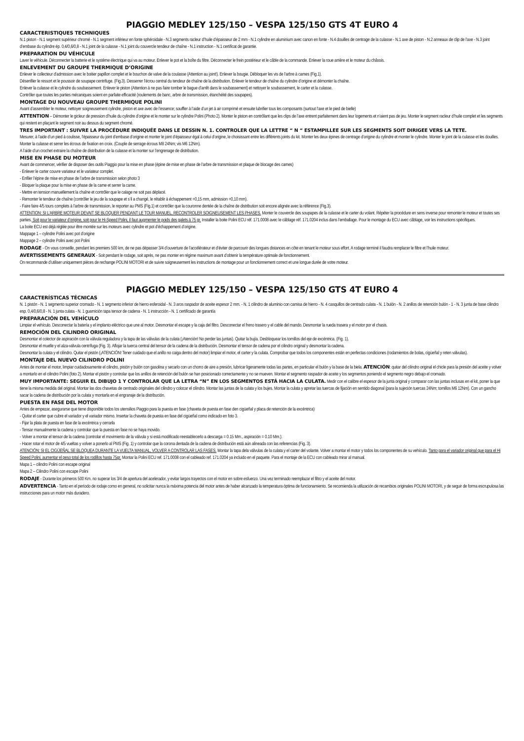PIAGGIO MEDLEY 125/150 – VESPA 125/150 GTS 4T EURO 4
CARACTERISTIQUES TECHNIQUES
N.1 piston - N.1 segment supérieur chromé - N.1 segment inférieur en fonte sphéroïdale - N.3 segments racleur d’huile d’épaisseur de 2 mm - N.1 cylindre en aluminium avec canon en fonte - N.4 douilles de centrage de la culasse - N.1 axe de piston - N.2 anneaux de clip de l’axe - N.3 joint d’embase du cylindre ép. 0,4/0,6/0,8 - N.1 joint de la culasse - N.1 joint du couvercle tendeur de chaîne - N.1 instruction - N.1 certificat de garantie.
PREPARATION DU VÉHICULE
Laver le véhicule. Déconnecter la batterie et le système électrique qui va au moteur. Enlever le pot et la boîte du filtre. Déconnecter le frein postérieur et le câble de la commande. Enlever la roue arrière et le moteur du châssis.
ENLEVEMENT DU GROUPE THERMIQUE D’ORIGINE
Enlever le collecteur d’admission avec le boitier papillon complet et le bouchon de valve de la coulasse (Attention au joint!). Enlever la bougie. Débloquer les vis de l’arbre à cames (Fig.1).
Désenfiler le ressort et le poussoir de soupape centrifuge. (Fig.3). Desserrer l’écrou central du tendeur de chaîne de la distribution. Enlever le tendeur de chaîne du cylindre d’origine et démonter la chaîne.
Enlever la culasse et le cylindre du soubassement. Enlever le piston (Attention à ne pas faire tomber le bague d’arrêt dans le soubassement) et nettoyer le soubassement, le carter et la culasse.
Contrôler que toutes les parties mécaniques soient en parfaite efficacité (roulements de banc, arbre de transmission, étanchéité des soupapes).
MONTAGE DU NOUVEAU GROUPE THERMIQUE POLINI
Avant d’assembler le moteur, nettoyer soigneusement cylindre, piston et axe avec de l’essence; souffler à l’aide d’un jet à air comprimé et ensuite lubrifier tous les composants (surtout l’axe et le pied de bielle)
ATTENTION – Démonter le gicleur de pression d’huile du cylindre d’origine et le monter sur le cylindre Polini (Photo 2). Monter le piston en contrôlant que les clips de l’axe entrent parfaitement dans leur logements et n’aient pas de jeu. Monter le segment racleur d’huile complet et les segments qui restent en plaçant le segment noir au dessus du segment chromé.
TRES IMPORTANT : SUIVRE LA PROCÉDURE INDIQUÉE DANS LE DESSIN N. 1. CONTROLER QUE LA LETTRE “ N “ ESTAMPILLEE SUR LES SEGMENTS SOIT DIRIGEE VERS LA TETE.
Mesurer, à l’aide d’un pied à coulisse, l’épaisseur du joint d’embase d’origine et monter le joint d’épaisseur égal à celui d’origine, le choisissant entre les différents joints du kit. Monter les deux épines de centrage d’origine du cylindre et monter le cylindre. Monter le joint de la culasse et les douilles. Monter la culasse et serrer les écrous de fixation en croix. (Couple de serrage écrous M8 24Nm; vis M6 12Nm).
A l’aide d’un crochet extraire la chaîne de distribution de la culasse et la monter sur l’engrenage de distribution.
MISE EN PHASE DU MOTEUR
Avant de commencer, vérifier de disposer des outils Piaggio pour la mise en phase (épine de mise en phase de l’arbre de transmission et plaque de blocage des cames)
- Enlever le carter couvre variateur et le variateur complet.
- Enfiler l’épine de mise en phase de l’arbre de transmission selon photo 3
- Bloquer la plaque pour la mise en phase de la came et serrer la came.
- Mettre en tension manuellement la chaîne et contrôler que le calage ne soit pas déplacé.
- Remonter le tendeur de chaîne (contrôler le jeu de la soupape et s’il a changé, le rétablir à échappement =0,15 mm, admission =0,10 mm).
- Faire faire 4/5 tours complets à l’arbre de transmission, le reporter au PMS (Fig.1) et contrôler que la couronne dentée de la chaîne de distribution soit encore alignée avec la référence (Fig.3).
ATTENTION: SI L’ARBRE MOTEUR DEVAIT SE BLOQUER PENDANT LE TOUR MANUEL, RECONTROLER SOIGNEUSEMENT LES PHASES. Monter le couvercle des soupapes de la culasse et le carter du volant. Répéter la procédure en sens inverse pour remonter le moteur et toutes ses parties. Soit pour le variateur d’origine, soit pour le Hi-Speed Polini, il faut augmenter le poids des galets à 75 gr. Installer la boite Polini ECU réf. 171.0008 avec le câblage réf. 171.0204 inclus dans l’emballage. Pour le montage du ECU avec câblage, voir les instructions spécifiques.
La boite ECU est déjà réglée pour être montée sur les moteurs avec cylindre et pot d’échappement d’origine.
Mappage 1 – cylindre Polini avec pot d’origine
Mappage 2 – cylindre Polini avec pot Polini
RODAGE - On vous conseille, pendant les premiers 500 km, de ne pas dépasser 3/4 d’ouverture de l’accélérateur et d’éviter de parcourir des longues distances en côte en tenant le moteur sous effort. A rodage terminé il faudra remplacer le filtre et l’huile moteur.
AVERTISSEMENTS GENERAUX - Soit pendant le rodage, soit après, ne pas monter en régime maximum avant d’obtenir la température optimale de fonctionnement.
On recommande d’utiliser uniquement pièces de rechange POLINI MOTORI et de suivre soigneusement les instructions de montage pour un fonctionnement correct et une longue durée de votre moteur.
PIAGGIO MEDLEY 125/150 – VESPA 125/150 GTS 4T EURO 4
CARACTERÍSTICAS TÉCNICAS
N. 1 pistón - N. 1 segmento superior cromado - N. 1 segmento inferior de hierro esferoidal - N. 3 aros raspador de aceite espesor 2 mm. - N. 1 cilindro de aluminio con camisa de hierro - N. 4 casquillos de centrado culata - N. 1 bulón - N. 2 anillos de retención bulón - 1 - N. 3 junta de base cilindro esp. 0,4/0,6/0,8 - N. 1 junta culata - N. 1 guarnición tapa tensor de cadena - N. 1 instrucción - N. 1 certificado de garantía
PREPARACIÓN DEL VEHÍCULO
Limpiar el vehículo. Desconectar la batería y el implanto eléctrico que une al motor. Desmontar el escape y la caja del filtro. Desconectar el freno trasero y el cable del mando. Desmontar la rueda trasera y el motor por el chasis.
REMOCIÓN DEL CILINDRO ORIGINAL
Desmontar el colector de aspiración con la válvula reguladora y la tapa de las válvulas de la culata (¡Atención! No perder las juntas). Quitar la bujía. Desbloquear los tornillos del eje de excéntrica. (Fig. 1).
Desmontar el muelle y el alza-válvula centrífuga (Fig. 3). Aflojar la tuerca central del tensor de la cadena de la distribución. Desmontar el tensor de cadena por el cilindro original y desmontar la cadena.
Desmontar la culata y el cilindro. Quitar el pistón (¡ATENCIÓN! Tener cuidado que el anillo no caiga dentro del motor) limpiar el motor, el carter y la culata. Comprobar que todos los componentes están en perfectas condiciones (rodamientos de bolas, cigüeñal y reten válvulas).
MONTAJE DEL NUEVO CILINDRO POLINI
Antes de montar el motor, limpiar cuidadosamente el cilindro, pistón y bulón con gasolina y secarlo con un chorro de aire a presión, lubricar ligeramente todas las partes, en particular el bulón y la base de la biela. ATENCIÓN: quitar del cilindro original el chicle para la presión del aceite y volver a montarlo en el cilindro Polini (foto 2). Montar el pistón y controlar que los anillos de retención del bulón se han posicionado correctamente y no se mueven. Montar el segmento raspador de aceite y los segmentos poniendo el segmento negro debajo el cromado.
MUY IMPORTANTE: SEGUIR EL DIBUJO 1 Y CONTROLAR QUE LA LETRA “N” EN LOS SEGMENTOS ESTÁ HACIA LA CULATA. Medir con el calibre el espesor de la junta original y comparar con las juntas inclusas en el kit, poner la que tiene la misma medida del original. Montar las dos chavetas de centrado originales del cilindro y colocar el cilindro. Montar las juntas de la culata y los bujes. Montar la culata y apretar las tuercas de fijación en sentido diagonal (para la sujeción tuercas 24Nm; tornillos M6 12Nm). Con un gancho sacar la cadena de distribución por la culata y montarla en el engranaje de la distribución.
PUESTA EN FASE DEL MOTOR
Antes de empezar, asegurarse que tiene disponible todos los utensilios Piaggio para la puesta en fase (chaveta de puesta en fase den cigüeñal y placa de retención de la excéntrica)
- Quitar el carter que cubre el variador y el variador mismo. Insertar la chaveta de puesta en fase del cigüeñal como indicado en foto 3.
- Fijar la plata de puesta en fase de la excéntrica y cerrarla
- Tensar manualmente la cadena y controlar que la puesta en fase no se haya movido.
- Volver a montar el tensor de la cadena (controlar el movimiento de la válvula y si está modificado reestablecerlo a descarga = 0.15 Mm., aspiración = 0.10 Mm.).
- Hacer rotar el motor de 4/5 vueltas y volver a ponerlo al PMS (Fig. 1) y controlar que la corona dentada de la cadena de distribución está aún alineada con las referencias (Fig. 3).
ATENCIÓN: SI EL CIGÜEÑAL SE BLOQUEA DURANTE LA VUELTA MANUAL, VOLVER A CONTROLAR LAS FASES. Montar la tapa dela válvulas de la culata y el carter del volante. Volver a montar el motor y todos los componentes de su vehículo. Tanto para el variador original que para el Hi Speed Polini, aumentar el peso total de los rodillos hasta 75gr. Montar la Polini ECU ref. 171.0008 con el cableado ref. 171.0204 ya incluido en el paquete. Para el montaje de la ECU con cableado mirar al manual.
Mapa 1 – cilindro Polini con escape original
Mapa 2 – Cilindro Polini con escape Polini
RODAJE - Durante los primeros 500 Km. no superar los 3/4 de apertura del acelerador, y evitar largos trayectos con el motor en sobre esfuerzo. Una vez terminado reemplazar el filtro y el aceite del motor.
ADVERTENCIA - Tanto en el período de rodaje como en general, no solicitar nunca la máxima potencia del motor antes de haber alcanzado la temperatura óptima de funcionamiento. Se recomienda la utilización de recambios originales POLINI MOTORI, y de seguir de forma escrupulosa las instrucciones para un motor más duradero.